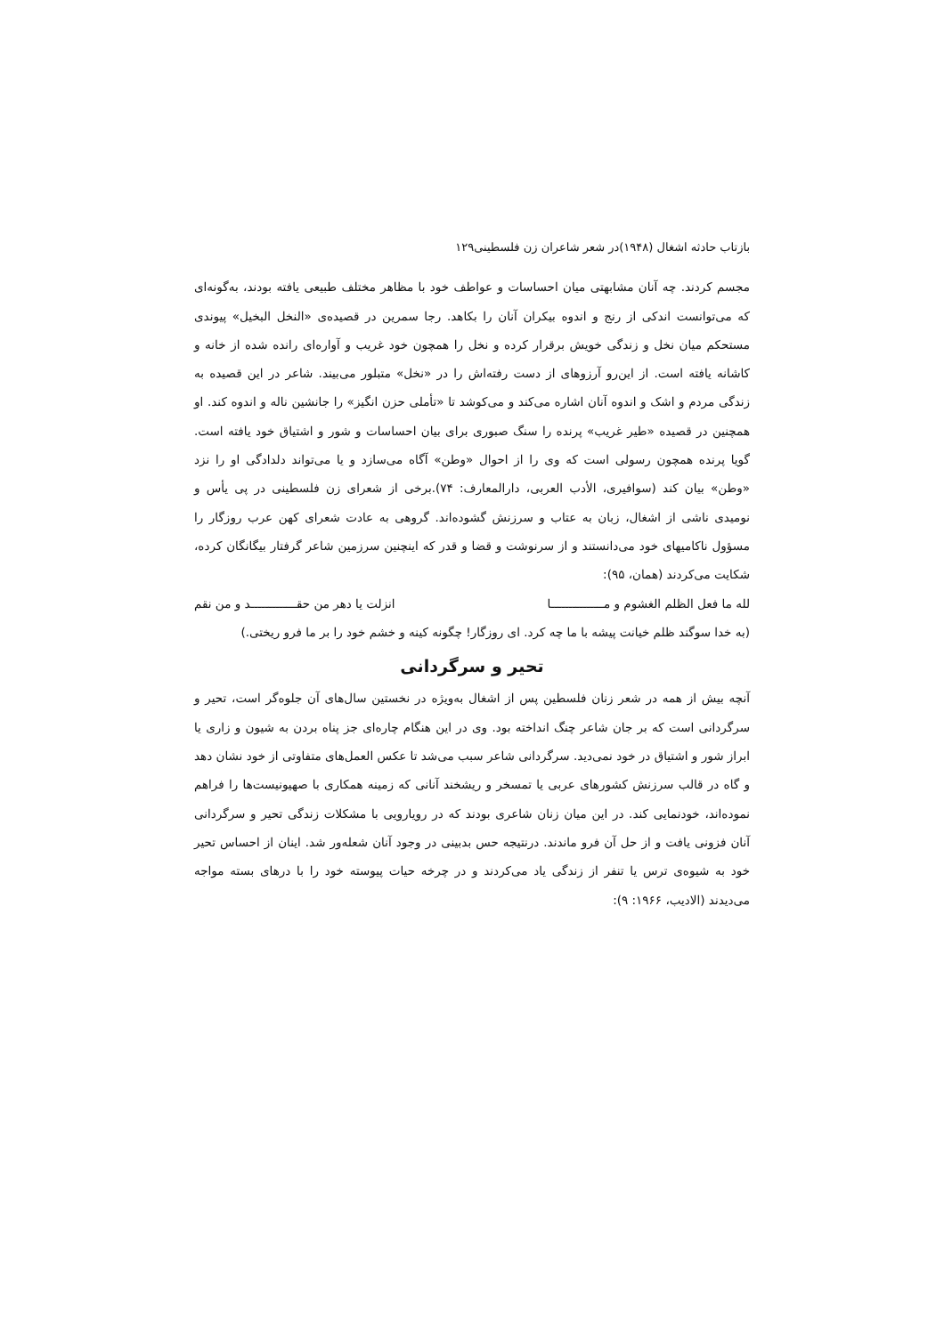بازتاب حادثه اشغال (۱۹۴۸)در شعر شاعران زن فلسطینی۱۲۹
مجسم کردند. چه آنان مشابهتی میان احساسات و عواطف خود با مظاهر مختلف طبیعی یافته بودند، به‌گونه‌ای که می‌توانست اندکی از رنج و اندوه بیکران آنان را بکاهد. رجا سمرین در قصیده‌ی «النخل البخیل» پیوندی مستحکم میان نخل و زندگی خویش برقرار کرده و نخل را همچون خود غریب و آواره‌ای رانده شده از خانه و کاشانه یافته است. از این‌رو آرزوهای از دست رفته‌اش را در «نخل» متبلور می‌بیند. شاعر در این قصیده به زندگی مردم و اشک و اندوه آنان اشاره می‌کند و می‌کوشد تا «تأملی حزن انگیز» را جانشین ناله و اندوه کند. او همچنین در قصیده «طیر غریب» پرنده را سنگ صبوری برای بیان احساسات و شور و اشتیاق خود یافته است. گویا پرنده همچون رسولی است که وی را از احوال «وطن» آگاه می‌سازد و یا می‌تواند دلدادگی او را نزد «وطن» بیان کند (سوافیری، الأدب العربی، دارالمعارف: ۷۴).برخی از شعرای زن فلسطینی در پی یأس و نومیدی ناشی از اشغال، زبان به عتاب و سرزنش گشوده‌اند. گروهی به عادت شعرای کهن عرب روزگار را مسؤول ناکامیهای خود می‌دانستند و از سرنوشت و قضا و قدر که اینچنین سرزمین شاعر گرفتار بیگانگان کرده، شکایت می‌کردند (همان، ۹۵):
لله ما فعل الظلم الغشوم و مـــــــــــــــا انزلت یا دهر من حقـــــــــــــد و من نقم
(به خدا سوگند ظلم خیانت پیشه با ما چه کرد. ای روزگار! چگونه کینه و خشم خود را بر ما فرو ریختی.)
تحیر و سرگردانی
آنچه بیش از همه در شعر زنان فلسطین پس از اشغال به‌ویژه در نخستین سال‌های آن جلوه‌گر است، تحیر و سرگردانی است که بر جان شاعر چنگ انداخته بود. وی در این هنگام چاره‌ای جز پناه بردن به شیون و زاری یا ابراز شور و اشتیاق در خود نمی‌دید. سرگردانی شاعر سبب می‌شد تا عکس العمل‌های متفاوتی از خود نشان دهد و گاه در قالب سرزنش کشورهای عربی یا تمسخر و ریشخند آنانی که زمینه همکاری با صهیونیست‌ها را فراهم نموده‌اند، خودنمایی کند. در این میان زنان شاعری بودند که در رویارویی با مشکلات زندگی تحیر و سرگردانی آنان فزونی یافت و از حل آن فرو ماندند. درنتیجه حس بدبینی در وجود آنان شعله‌ور شد. اینان از احساس تحیر خود به شیوه‌ی ترس یا تنفر از زندگی یاد می‌کردند و در چرخه حیات پیوسته خود را با درهای بسته مواجه می‌دیدند (الادیب، ۱۹۶۶: ۹):